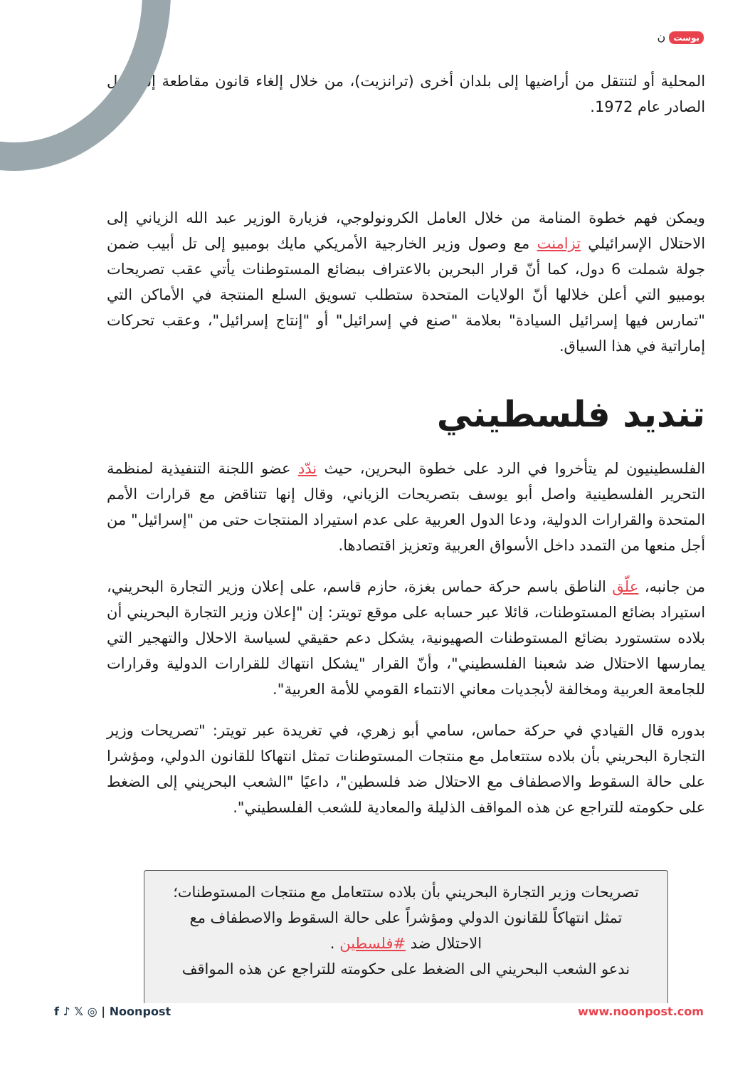بوست ن
المحلية أو لتنتقل من أراضيها إلى بلدان أخرى (ترانزيت)، من خلال إلغاء قانون مقاطعة إسرائيل الصادر عام 1972.
ويمكن فهم خطوة المنامة من خلال العامل الكرونولوجي، فزيارة الوزير عبد الله الزياني إلى الاحتلال الإسرائيلي تزامنت مع وصول وزير الخارجية الأمريكي مايك بومبيو إلى تل أبيب ضمن جولة شملت 6 دول، كما أنّ قرار البحرين بالاعتراف ببضائع المستوطنات يأتي عقب تصريحات بومبيو التي أعلن خلالها أنّ الولايات المتحدة ستطلب تسويق السلع المنتجة في الأماكن التي "تمارس فيها إسرائيل السيادة" بعلامة "صنع في إسرائيل" أو "إنتاج إسرائيل"، وعقب تحركات إماراتية في هذا السياق.
تنديد فلسطيني
الفلسطينيون لم يتأخروا في الرد على خطوة البحرين، حيث ندّد عضو اللجنة التنفيذية لمنظمة التحرير الفلسطينية واصل أبو يوسف بتصريحات الزياني، وقال إنها تتناقض مع قرارات الأمم المتحدة والقرارات الدولية، ودعا الدول العربية على عدم استيراد المنتجات حتى من "إسرائيل" من أجل منعها من التمدد داخل الأسواق العربية وتعزيز اقتصادها.
من جانبه، علّق الناطق باسم حركة حماس بغزة، حازم قاسم، على إعلان وزير التجارة البحريني، استيراد بضائع المستوطنات، قائلا عبر حسابه على موقع تويتر: إن "إعلان وزير التجارة البحريني أن بلاده ستستورد بضائع المستوطنات الصهيونية، يشكل دعم حقيقي لسياسة الاحلال والتهجير التي يمارسها الاحتلال ضد شعبنا الفلسطيني"، وأنّ القرار "يشكل انتهاك للقرارات الدولية وقرارات للجامعة العربية ومخالفة لأبجديات معاني الانتماء القومي للأمة العربية".
بدوره قال القيادي في حركة حماس، سامي أبو زهري، في تغريدة عبر تويتر: "تصريحات وزير التجارة البحريني بأن بلاده ستتعامل مع منتجات المستوطنات تمثل انتهاكا للقانون الدولي، ومؤشرا على حالة السقوط والاصطفاف مع الاحتلال ضد فلسطين"، داعيًا "الشعب البحريني إلى الضغط على حكومته للتراجع عن هذه المواقف الذليلة والمعادية للشعب الفلسطيني".
تصريحات وزير التجارة البحريني بأن بلاده ستتعامل مع منتجات المستوطنات؛ تمثل انتهاكاً للقانون الدولي ومؤشراً على حالة السقوط والاصطفاف مع الاحتلال ضد #فلسطين .
ندعو الشعب البحريني الى الضغط على حكومته للتراجع عن هذه المواقف
f ♪ 𝕏 ◎ | Noonpost www.noonpost.com